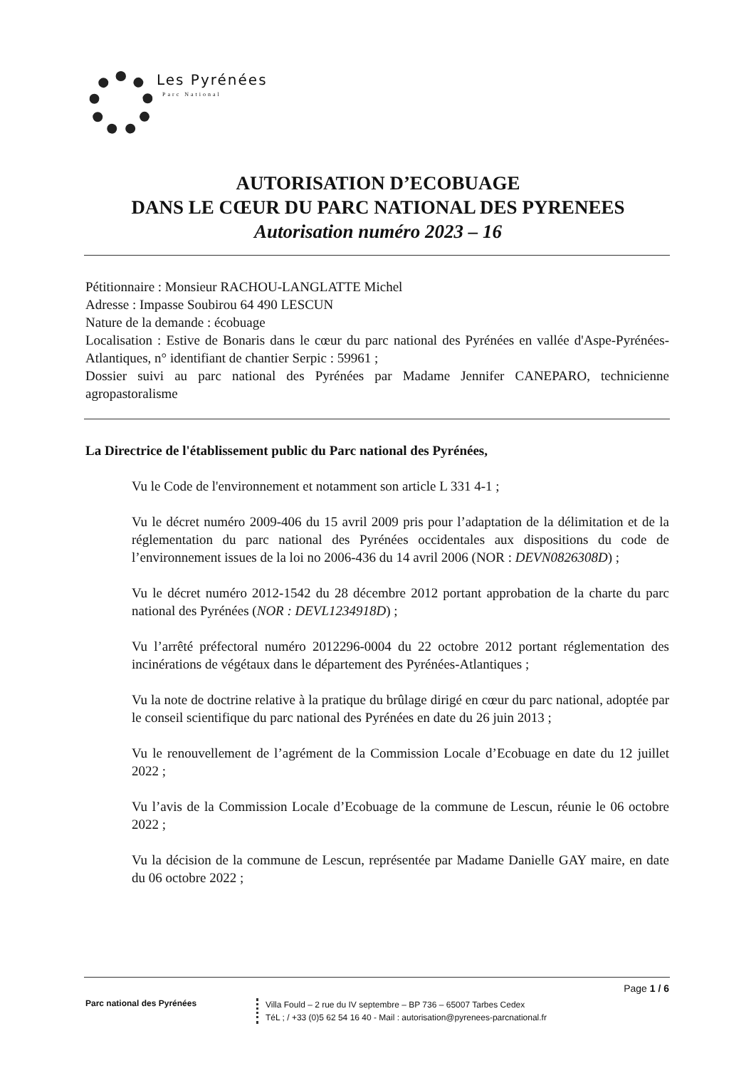Les Pyrénées
Parc National
AUTORISATION D’ECOBUAGE
DANS LE CŒUR DU PARC NATIONAL DES PYRENEES
Autorisation numéro 2023 – 16
Pétitionnaire : Monsieur RACHOU-LANGLATTE Michel
Adresse : Impasse Soubirou 64 490 LESCUN
Nature de la demande : écobuage
Localisation : Estive de Bonaris dans le cœur du parc national des Pyrénées en vallée d'Aspe-Pyrénées-Atlantiques, n° identifiant de chantier Serpic : 59961 ;
Dossier suivi au parc national des Pyrénées par Madame Jennifer CANEPARO, technicienne agropastoralisme
La Directrice de l'établissement public du Parc national des Pyrénées,
Vu le Code de l'environnement et notamment son article L 331 4-1 ;
Vu le décret numéro 2009-406 du 15 avril 2009 pris pour l’adaptation de la délimitation et de la réglementation du parc national des Pyrénées occidentales aux dispositions du code de l’environnement issues de la loi no 2006-436 du 14 avril 2006 (NOR : DEVN0826308D) ;
Vu le décret numéro 2012-1542 du 28 décembre 2012 portant approbation de la charte du parc national des Pyrénées (NOR : DEVL1234918D) ;
Vu l’arrêté préfectoral numéro 2012296-0004 du 22 octobre 2012 portant réglementation des incinérations de végétaux dans le département des Pyrénées-Atlantiques ;
Vu la note de doctrine relative à la pratique du brûlage dirigé en cœur du parc national, adoptée par le conseil scientifique du parc national des Pyrénées en date du 26 juin 2013 ;
Vu le renouvellement de l’agrément de la Commission Locale d’Ecobuage en date du 12 juillet 2022 ;
Vu l’avis de la Commission Locale d’Ecobuage de la commune de Lescun, réunie le 06 octobre 2022 ;
Vu la décision de la commune de Lescun, représentée par Madame Danielle GAY maire, en date du 06 octobre 2022 ;
Page 1 / 6
Parc national des Pyrénées
Villa Fould – 2 rue du IV septembre – BP 736 – 65007 Tarbes Cedex
TéL ; / +33 (0)5 62 54 16 40 - Mail : autorisation@pyrenees-parcnational.fr